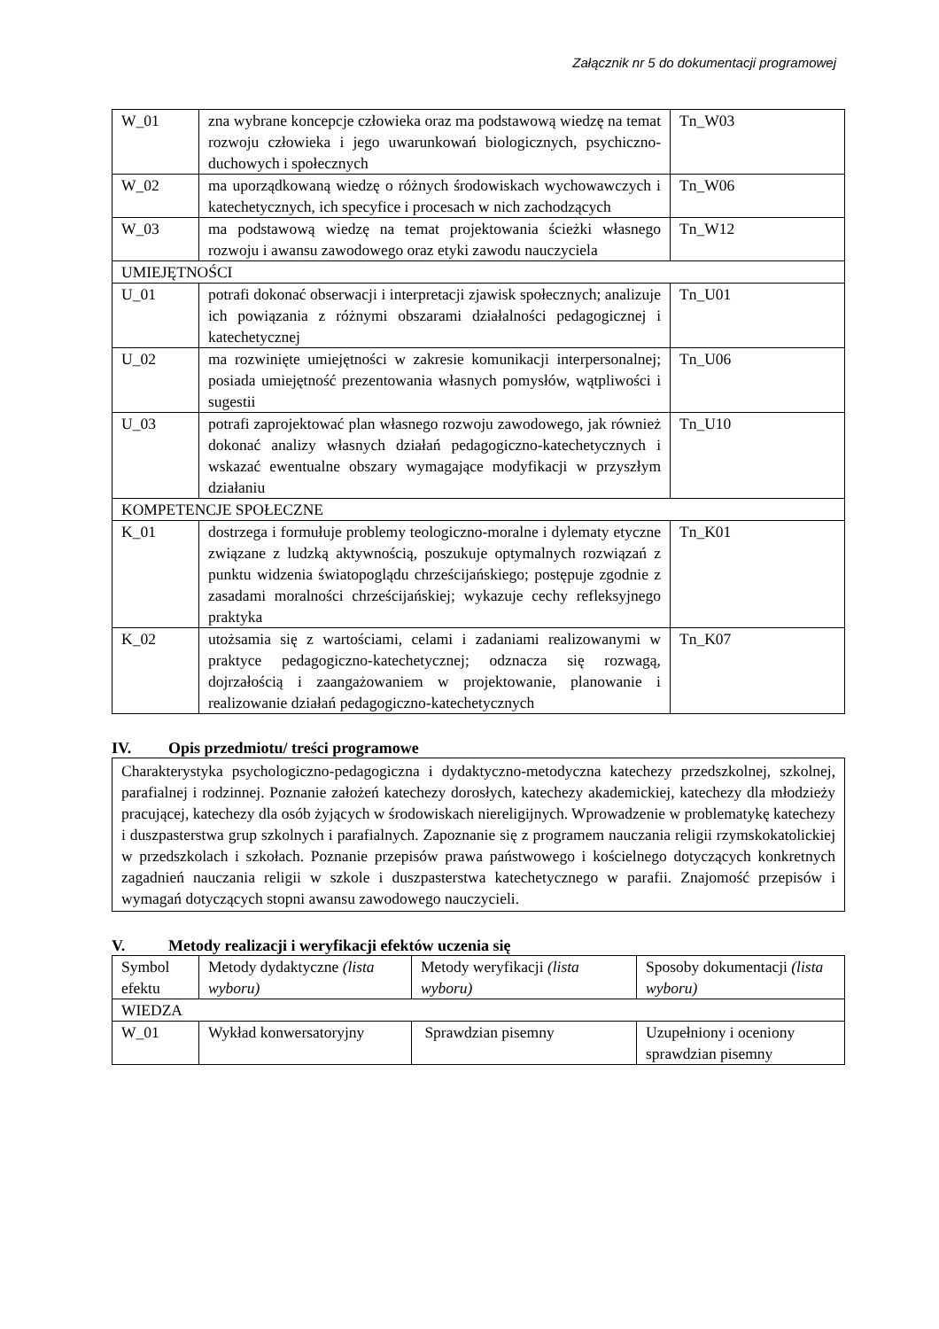Załącznik nr 5 do dokumentacji programowej
| W_01 | zna wybrane koncepcje człowieka oraz ma podstawową wiedzę na temat rozwoju człowieka i jego uwarunkowań biologicznych, psychiczno-duchowych i społecznych | Tn_W03 |
| W_02 | ma uporządkowaną wiedzę o różnych środowiskach wychowawczych i katechetycznych, ich specyfice i procesach w nich zachodzących | Tn_W06 |
| W_03 | ma podstawową wiedzę na temat projektowania ścieżki własnego rozwoju i awansu zawodowego oraz etyki zawodu nauczyciela | Tn_W12 |
| UMIEJĘTNOŚCI | | |
| U_01 | potrafi dokonać obserwacji i interpretacji zjawisk społecznych; analizuje ich powiązania z różnymi obszarami działalności pedagogicznej i katechetycznej | Tn_U01 |
| U_02 | ma rozwinięte umiejętności w zakresie komunikacji interpersonalnej; posiada umiejętność prezentowania własnych pomysłów, wątpliwości i sugestii | Tn_U06 |
| U_03 | potrafi zaprojektować plan własnego rozwoju zawodowego, jak również dokonać analizy własnych działań pedagogiczno-katechetycznych i wskazać ewentualne obszary wymagające modyfikacji w przyszłym działaniu | Tn_U10 |
| KOMPETENCJE SPOŁECZNE | | |
| K_01 | dostrzega i formułuje problemy teologiczno-moralne i dylematy etyczne związane z ludzką aktywnością, poszukuje optymalnych rozwiązań z punktu widzenia światopoglądu chrześcijańskiego; postępuje zgodnie z zasadami moralności chrześcijańskiej; wykazuje cechy refleksyjnego praktyka | Tn_K01 |
| K_02 | utożsamia się z wartościami, celami i zadaniami realizowanymi w praktyce pedagogiczno-katechetycznej; odznacza się rozwagą, dojrzałością i zaangażowaniem w projektowanie, planowanie i realizowanie działań pedagogiczno-katechetycznych | Tn_K07 |
IV. Opis przedmiotu/ treści programowe
Charakterystyka psychologiczno-pedagogiczna i dydaktyczno-metodyczna katechezy przedszkolnej, szkolnej, parafialnej i rodzinnej. Poznanie założeń katechezy dorosłych, katechezy akademickiej, katechezy dla młodzieży pracującej, katechezy dla osób żyjących w środowiskach niereligijnych. Wprowadzenie w problematykę katechezy i duszpasterstwa grup szkolnych i parafialnych. Zapoznanie się z programem nauczania religii rzymskokatolickiej w przedszkolach i szkołach. Poznanie przepisów prawa państwowego i kościelnego dotyczących konkretnych zagadnień nauczania religii w szkole i duszpasterstwa katechetycznego w parafii. Znajomość przepisów i wymagań dotyczących stopni awansu zawodowego nauczycieli.
V. Metody realizacji i weryfikacji efektów uczenia się
| Symbol efektu | Metody dydaktyczne (lista wyboru) | Metody weryfikacji (lista wyboru) | Sposoby dokumentacji (lista wyboru) |
| WIEDZA | | | |
| W_01 | Wykład konwersatoryjny | Sprawdzian pisemny | Uzupełniony i oceniony sprawdzian pisemny |